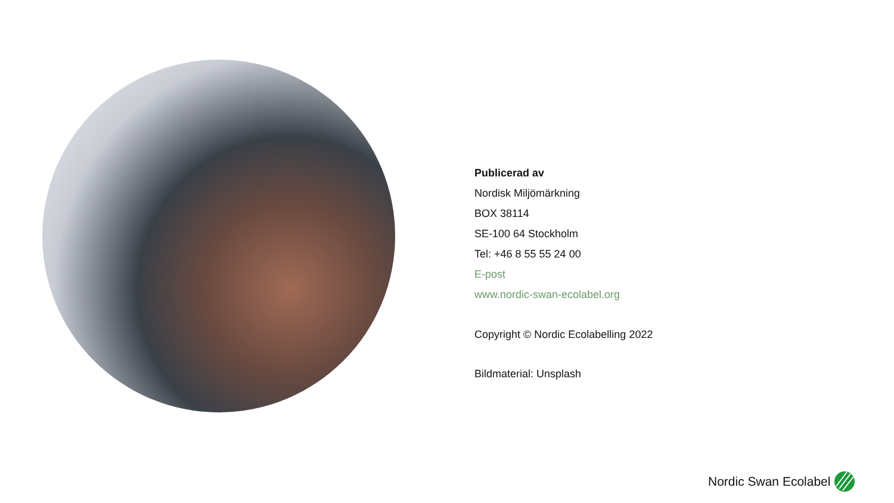Publicerad av
Nordisk Miljömärkning
BOX 38114
SE-100 64 Stockholm
Tel: +46 8 55 55 24 00
E-post
www.nordic-swan-ecolabel.org
Copyright © Nordic Ecolabelling 2022
Bildmaterial: Unsplash
Nordic Swan Ecolabel